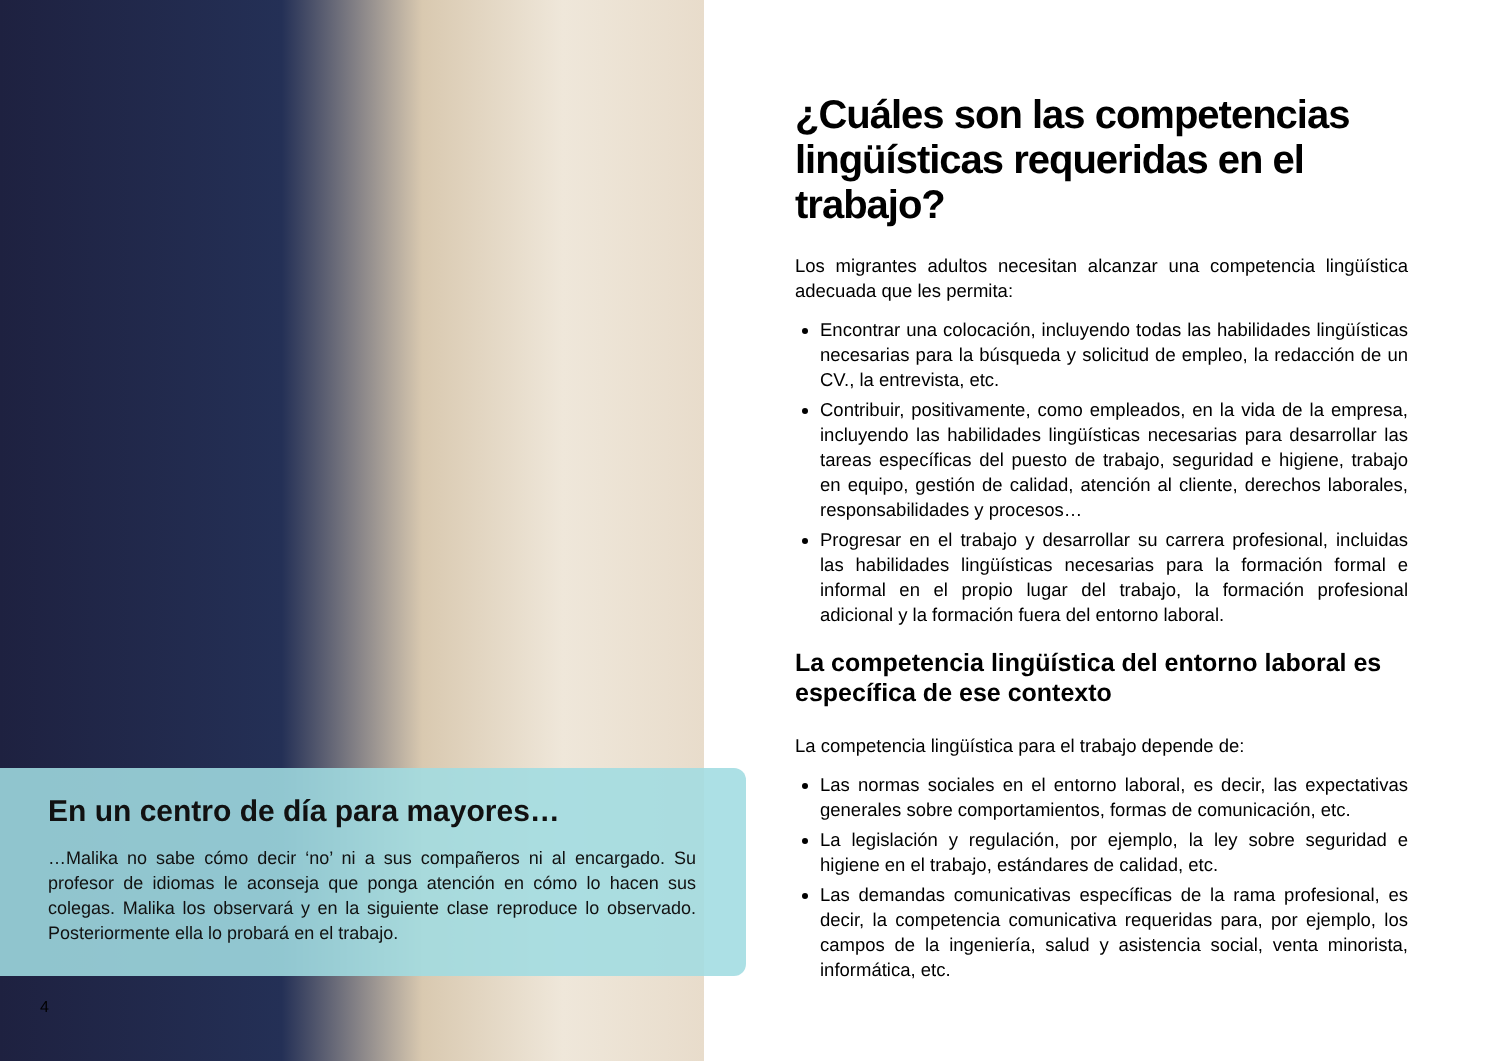En un centro de día para mayores…
…Malika no sabe cómo decir ‘no’ ni a sus compañeros ni al encargado. Su profesor de idiomas le aconseja que ponga atención en cómo lo hacen sus colegas. Malika los observará y en la siguiente clase reproduce lo observado. Posteriormente ella lo probará en el trabajo.
4
¿Cuáles son las competencias lingüísticas requeridas en el trabajo?
Los migrantes adultos necesitan alcanzar una competencia lingüística adecuada que les permita:
Encontrar una colocación, incluyendo todas las habilidades lingüísticas necesarias para la búsqueda y solicitud de empleo, la redacción de un CV., la entrevista, etc.
Contribuir, positivamente, como empleados, en la vida de la empresa, incluyendo las habilidades lingüísticas necesarias para desarrollar las tareas específicas del puesto de trabajo, seguridad e higiene, trabajo en equipo, gestión de calidad, atención al cliente, derechos laborales, responsabilidades y procesos…
Progresar en el trabajo y desarrollar su carrera profesional, incluidas las habilidades lingüísticas necesarias para la formación formal e informal en el propio lugar del trabajo, la formación profesional adicional y la formación fuera del entorno laboral.
La competencia lingüística del entorno laboral es específica de ese contexto
La competencia lingüística para el trabajo depende de:
Las normas sociales en el entorno laboral, es decir, las expectativas generales sobre comportamientos, formas de comunicación, etc.
La legislación y regulación, por ejemplo, la ley sobre seguridad e higiene en el trabajo, estándares de calidad, etc.
Las demandas comunicativas específicas de la rama profesional, es decir, la competencia comunicativa requeridas para, por ejemplo, los campos de la ingeniería, salud y asistencia social, venta minorista, informática, etc.